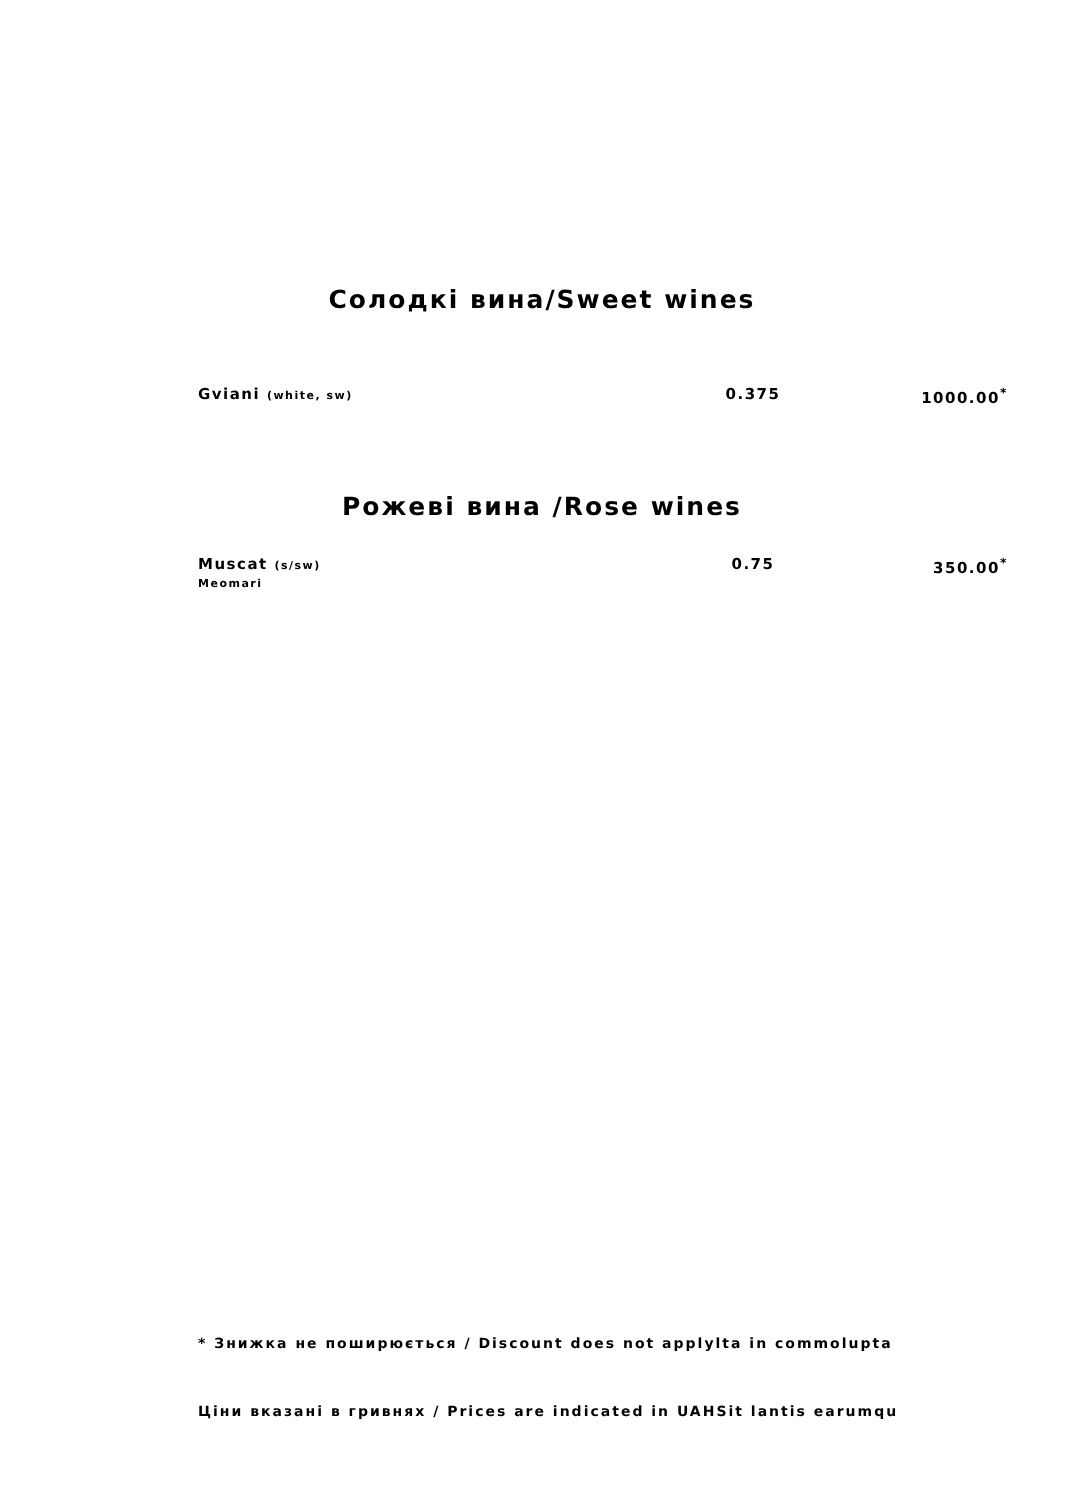Солодкі вина/Sweet wines
| Gviani (white, sw) | 0.375 | 1000.00<sup>*</sup> |
Рожеві вина /Rose wines
| Muscat (s/sw) Meomari | 0.75 | 350.00<sup>*</sup> |
* Знижка не поширюється / Discount does not applylta in commolupta
Ціни вказані в гривнях / Prices are indicated in UAHSit lantis earumqu